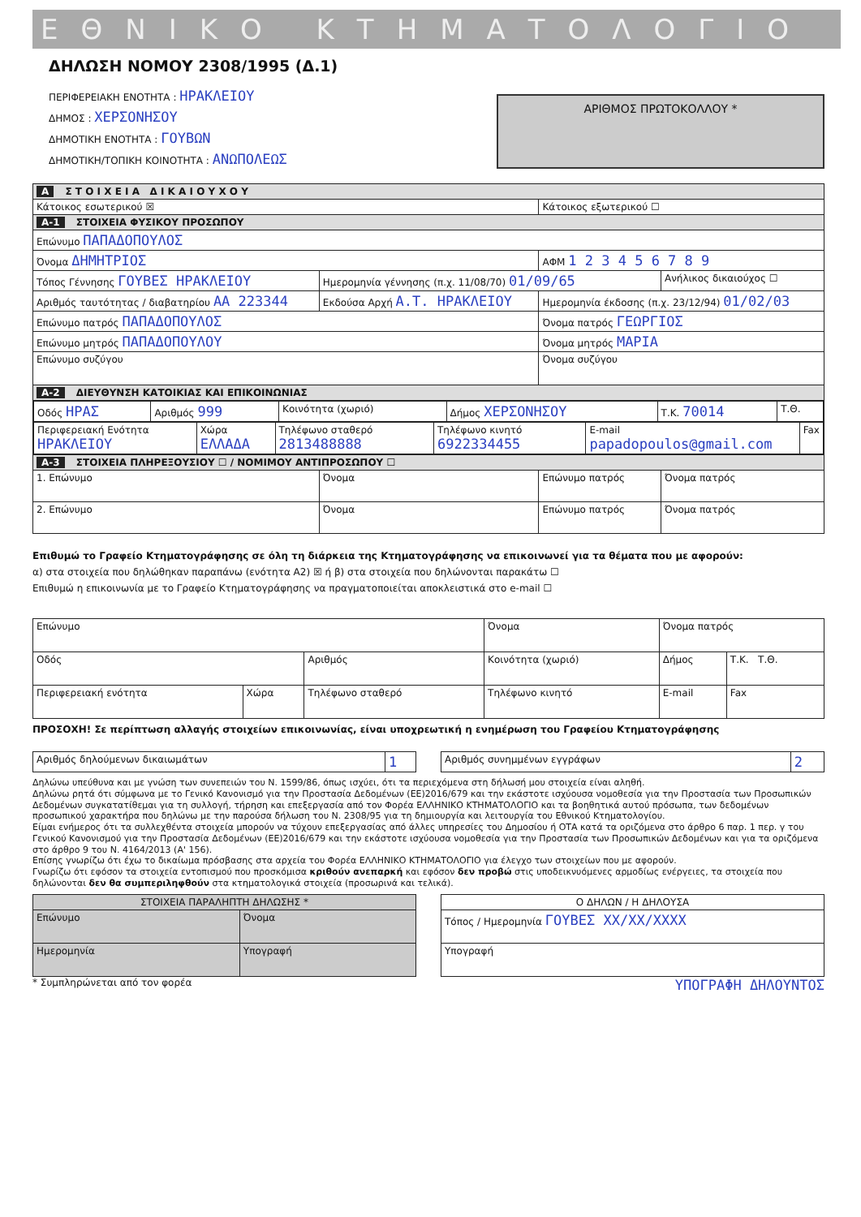ΕΘΝΙΚΟ ΚΤΗΜΑΤΟΛΟΓΙΟ
ΔΗΛΩΣΗ ΝΟΜΟΥ 2308/1995 (Δ.1)
ΠΕΡΙΦΕΡΕΙΑΚΗ ΕΝΟΤΗΤΑ : ΗΡΑΚΛΕΙΟΥ
ΔΗΜΟΣ : ΧΕΡΣΟΝΗΣΟΥ
ΔΗΜΟΤΙΚΗ ΕΝΟΤΗΤΑ : ΓΟΥΒΩΝ
ΔΗΜΟΤΙΚΗ/ΤΟΠΙΚΗ ΚΟΙΝΟΤΗΤΑ : ΑΝΩΠΟΛΕΩΣ
ΑΡΙΘΜΟΣ ΠΡΩΤΟΚΟΛΛΟΥ *
| A Σ Τ Ο Ι Χ Ε Ι Α Δ Ι Κ Α Ι Ο Υ Χ Ο Υ | | | |
| --- | --- | --- | --- |
| Κάτοικος εσωτερικού ☒ | | Κάτοικος εξωτερικού ☐ | |
| A-1 ΣΤΟΙΧΕΙΑ ΦΥΣΙΚΟΥ ΠΡΟΣΩΠΟΥ | | | |
| Επώνυμο ΠΑΠΑΔΟΠΟΥΛΟΣ | | | |
| Όνομα ΔΗΜΗΤΡΙΟΣ | | ΑΦΜ 1 2 3 4 5 6 7 8 9 | |
| Τόπος Γέννησης ΓΟΥΒΕΣ ΗΡΑΚΛΕΙΟΥ | Ημερομηνία γέννησης (π.χ. 11/08/70) 01/09/65 | | Ανήλικος δικαιούχος ☐ |
| Αριθμός ταυτότητας / διαβατηρίου ΑΑ 223344 | Εκδούσα Αρχή Α.Τ. ΗΡΑΚΛΕΙΟΥ | Ημερομηνία έκδοσης (π.χ. 23/12/94) 01/02/03 | |
| Επώνυμο πατρός ΠΑΠΑΔΟΠΟΥΛΟΣ | | Όνομα πατρός ΓΕΩΡΓΙΟΣ | |
| Επώνυμο μητρός ΠΑΠΑΔΟΠΟΥΛΟΥ | | Όνομα μητρός ΜΑΡΙΑ | |
| Επώνυμο συζύγου | | Όνομα συζύγου | |
| A-2 ΔΙΕΥΘΥΝΣΗ ΚΑΤΟΙΚΙΑΣ ΚΑΙ ΕΠΙΚΟΙΝΩΝΙΑΣ | | | |
| / Οδός ΗΡΑΣ / Αριθμός 999 / Κοινότητα (χωριό) / Δήμος ΧΕΡΣΟΝΗΣΟΥ / Τ.Κ. 70014 / Τ.Θ. / / Περιφερειακή Ενότητα ΗΡΑΚΛΕΙΟΥ / Χώρα ΕΛΛΑΔΑ / Τηλέφωνο σταθερό 2813488888 / Τηλέφωνο κινητό 6922334455 / E-mail papadopoulos@gmail.com / Fax / | | | |
| A-3 ΣΤΟΙΧΕΙΑ ΠΛΗΡΕΞΟΥΣΙΟΥ ☐ / ΝΟΜΙΜΟΥ ΑΝΤΙΠΡΟΣΩΠΟΥ ☐ | | | |
| 1. Επώνυμο | Όνομα | Επώνυμο πατρός | Όνομα πατρός |
| 2. Επώνυμο | Όνομα | Επώνυμο πατρός | Όνομα πατρός |
Επιθυμώ το Γραφείο Κτηματογράφησης σε όλη τη διάρκεια της Κτηματογράφησης να επικοινωνεί για τα θέματα που με αφορούν:
α) στα στοιχεία που δηλώθηκαν παραπάνω (ενότητα Α2) ☒ ή β) στα στοιχεία που δηλώνονται παρακάτω ☐
Επιθυμώ η επικοινωνία με το Γραφείο Κτηματογράφησης να πραγματοποιείται αποκλειστικά στο e-mail ☐
| Επώνυμο | | | Όνομα | | Όνομα πατρός | |
| Οδός | | Αριθμός | Κοινότητα (χωριό) | | Δήμος | Τ.Κ. Τ.Θ. |
| Περιφερειακή ενότητα | Χώρα | Τηλέφωνο σταθερό | | Τηλέφωνο κινητό | E-mail | Fax |
ΠΡΟΣΟΧΗ! Σε περίπτωση αλλαγής στοιχείων επικοινωνίας, είναι υποχρεωτική η ενημέρωση του Γραφείου Κτηματογράφησης
| Αριθμός δηλούμενων δικαιωμάτων | 1 |
| Αριθμός συνημμένων εγγράφων | 2 |
Δηλώνω υπεύθυνα και με γνώση των συνεπειών του Ν. 1599/86, όπως ισχύει, ότι τα περιεχόμενα στη δήλωσή μου στοιχεία είναι αληθή.
Δηλώνω ρητά ότι σύμφωνα με το Γενικό Κανονισμό για την Προστασία Δεδομένων (ΕΕ)2016/679 και την εκάστοτε ισχύουσα νομοθεσία για την Προστασία των Προσωπικών Δεδομένων συγκατατίθεμαι για τη συλλογή, τήρηση και επεξεργασία από τον Φορέα ΕΛΛΗΝΙΚΟ ΚΤΗΜΑΤΟΛΟΓΙΟ και τα βοηθητικά αυτού πρόσωπα, των δεδομένων προσωπικού χαρακτήρα που δηλώνω με την παρούσα δήλωση του Ν. 2308/95 για τη δημιουργία και λειτουργία του Εθνικού Κτηματολογίου.
Είμαι ενήμερος ότι τα συλλεχθέντα στοιχεία μπορούν να τύχουν επεξεργασίας από άλλες υπηρεσίες του Δημοσίου ή ΟΤΑ κατά τα οριζόμενα στο άρθρο 6 παρ. 1 περ. γ του Γενικού Κανονισμού για την Προστασία Δεδομένων (ΕΕ)2016/679 και την εκάστοτε ισχύουσα νομοθεσία για την Προστασία των Προσωπικών Δεδομένων και για τα οριζόμενα στο άρθρο 9 του Ν. 4164/2013 (Α' 156).
Επίσης γνωρίζω ότι έχω το δικαίωμα πρόσβασης στα αρχεία του Φορέα ΕΛΛΗΝΙΚΟ ΚΤΗΜΑΤΟΛΟΓΙΟ για έλεγχο των στοιχείων που με αφορούν.
Γνωρίζω ότι εφόσον τα στοιχεία εντοπισμού που προσκόμισα κριθούν ανεπαρκή και εφόσον δεν προβώ στις υποδεικνυόμενες αρμοδίως ενέργειες, τα στοιχεία που δηλώνονται δεν θα συμπεριληφθούν στα κτηματολογικά στοιχεία (προσωρινά και τελικά).
| ΣΤΟΙΧΕΙΑ ΠΑΡΑΛΗΠΤΗ ΔΗΛΩΣΗΣ * | |
| --- | --- |
| Επώνυμο | Όνομα |
| Ημερομηνία | Υπογραφή |
| Ο ΔΗΛΩΝ / Η ΔΗΛΟΥΣΑ |
| --- |
| Τόπος / Ημερομηνία ΓΟΥΒΕΣ XX/XX/XXXX |
| Υπογραφή |
* Συμπληρώνεται από τον φορέα ΥΠΟΓΡΑΦΗ ΔΗΛΟΥΝΤΟΣ